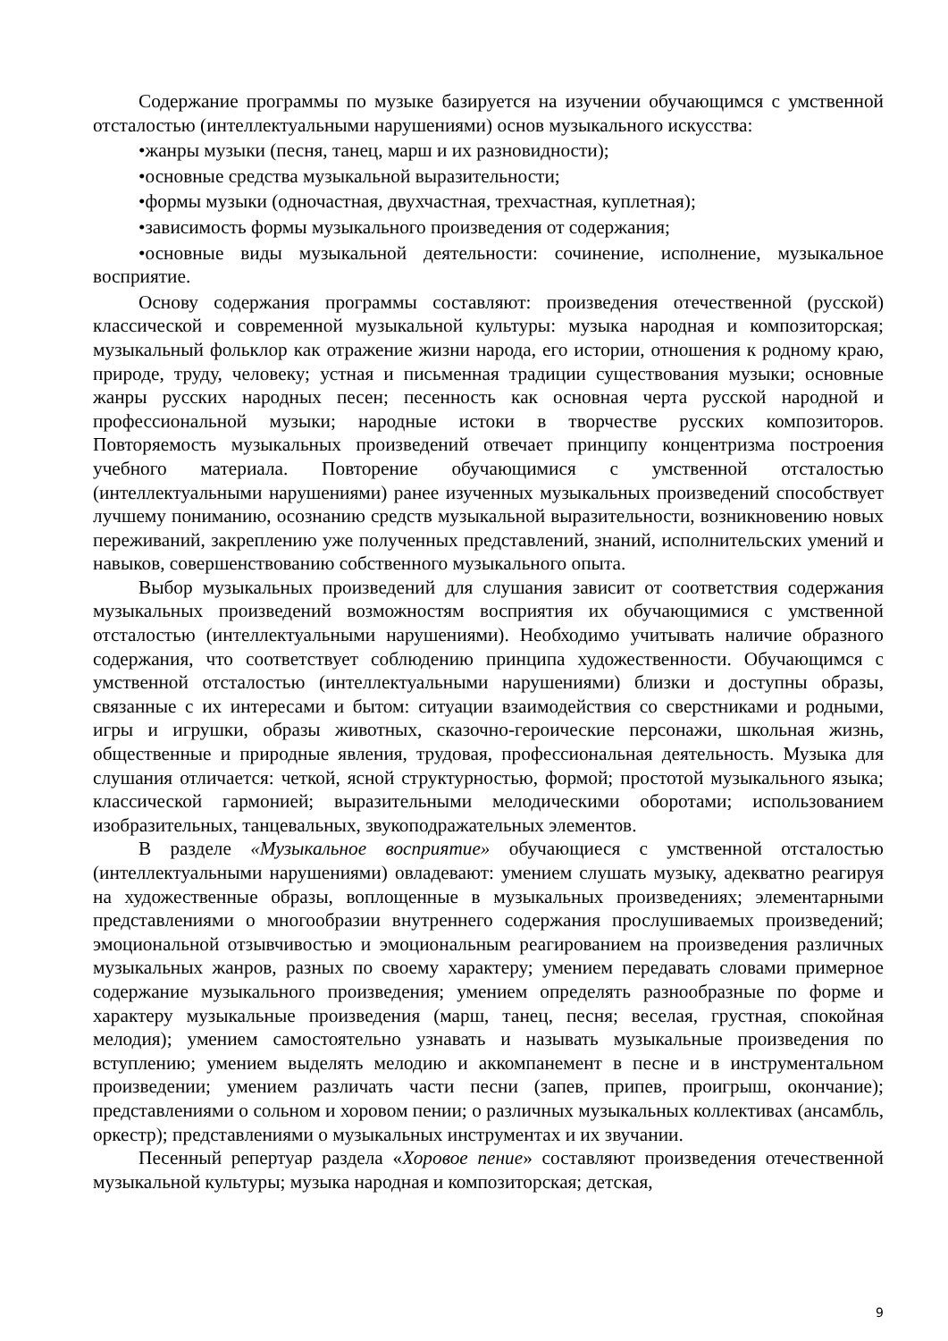Содержание программы по музыке базируется на изучении обучающимся с умственной отсталостью (интеллектуальными нарушениями) основ музыкального искусства:
•жанры музыки (песня, танец, марш и их разновидности);
•основные средства музыкальной выразительности;
•формы музыки (одночастная, двухчастная, трехчастная, куплетная);
•зависимость формы музыкального произведения от содержания;
•основные виды музыкальной деятельности: сочинение, исполнение, музыкальное восприятие.
Основу содержания программы составляют: произведения отечественной (русской) классической и современной музыкальной культуры: музыка народная и композиторская; музыкальный фольклор как отражение жизни народа, его истории, отношения к родному краю, природе, труду, человеку; устная и письменная традиции существования музыки; основные жанры русских народных песен; песенность как основная черта русской народной и профессиональной музыки; народные истоки в творчестве русских композиторов. Повторяемость музыкальных произведений отвечает принципу концентризма построения учебного материала. Повторение обучающимися с умственной отсталостью (интеллектуальными нарушениями) ранее изученных музыкальных произведений способствует лучшему пониманию, осознанию средств музыкальной выразительности, возникновению новых переживаний, закреплению уже полученных представлений, знаний, исполнительских умений и навыков, совершенствованию собственного музыкального опыта.
Выбор музыкальных произведений для слушания зависит от соответствия содержания музыкальных произведений возможностям восприятия их обучающимися с умственной отсталостью (интеллектуальными нарушениями). Необходимо учитывать наличие образного содержания, что соответствует соблюдению принципа художественности. Обучающимся с умственной отсталостью (интеллектуальными нарушениями) близки и доступны образы, связанные с их интересами и бытом: ситуации взаимодействия со сверстниками и родными, игры и игрушки, образы животных, сказочно-героические персонажи, школьная жизнь, общественные и природные явления, трудовая, профессиональная деятельность. Музыка для слушания отличается: четкой, ясной структурностью, формой; простотой музыкального языка; классической гармонией; выразительными мелодическими оборотами; использованием изобразительных, танцевальных, звукоподражательных элементов.
В разделе «Музыкальное восприятие» обучающиеся с умственной отсталостью (интеллектуальными нарушениями) овладевают: умением слушать музыку, адекватно реагируя на художественные образы, воплощенные в музыкальных произведениях; элементарными представлениями о многообразии внутреннего содержания прослушиваемых произведений; эмоциональной отзывчивостью и эмоциональным реагированием на произведения различных музыкальных жанров, разных по своему характеру; умением передавать словами примерное содержание музыкального произведения; умением определять разнообразные по форме и характеру музыкальные произведения (марш, танец, песня; веселая, грустная, спокойная мелодия); умением самостоятельно узнавать и называть музыкальные произведения по вступлению; умением выделять мелодию и аккомпанемент в песне и в инструментальном произведении; умением различать части песни (запев, припев, проигрыш, окончание); представлениями о сольном и хоровом пении; о различных музыкальных коллективах (ансамбль, оркестр); представлениями о музыкальных инструментах и их звучании.
Песенный репертуар раздела «Хоровое пение» составляют произведения отечественной музыкальной культуры; музыка народная и композиторская; детская,
9